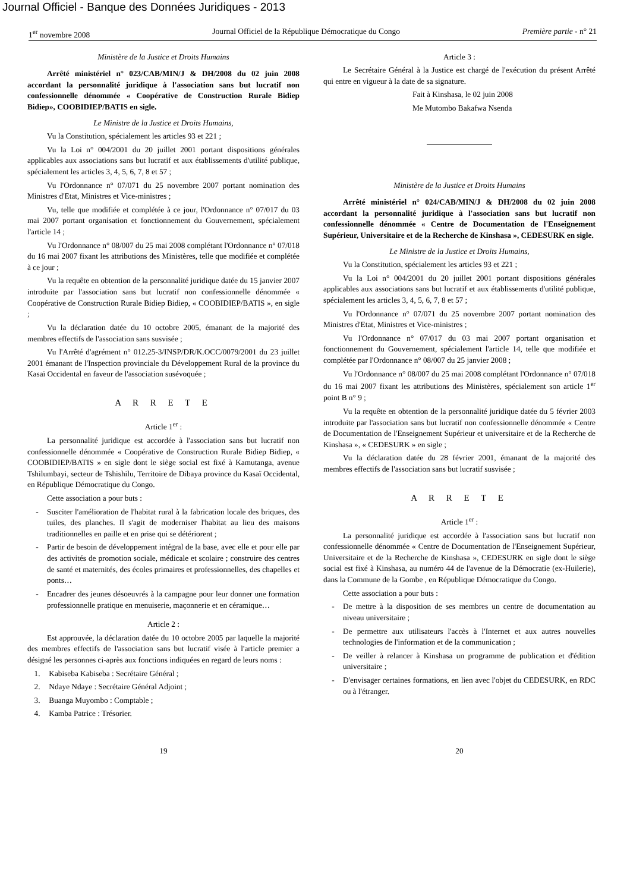Journal Officiel - Banque des Données Juridiques - 2013
1<sup>er</sup> novembre 2008 Journal Officiel de la République Démocratique du Congo Première partie - n° 21
Ministère de la Justice et Droits Humains
Arrêté ministériel n° 023/CAB/MIN/J & DH/2008 du 02 juin 2008 accordant la personnalité juridique à l'association sans but lucratif non confessionnelle dénommée « Coopérative de Construction Rurale Bidiep Bidiep», COOBIDIEP/BATIS en sigle.
Le Ministre de la Justice et Droits Humains,
Vu la Constitution, spécialement les articles 93 et 221 ;
Vu la Loi n° 004/2001 du 20 juillet 2001 portant dispositions générales applicables aux associations sans but lucratif et aux établissements d'utilité publique, spécialement les articles 3, 4, 5, 6, 7, 8 et 57 ;
Vu l'Ordonnance n° 07/071 du 25 novembre 2007 portant nomination des Ministres d'Etat, Ministres et Vice-ministres ;
Vu, telle que modifiée et complétée à ce jour, l'Ordonnance n° 07/017 du 03 mai 2007 portant organisation et fonctionnement du Gouvernement, spécialement l'article 14 ;
Vu l'Ordonnance n° 08/007 du 25 mai 2008 complétant l'Ordonnance n° 07/018 du 16 mai 2007 fixant les attributions des Ministères, telle que modifiée et complétée à ce jour ;
Vu la requête en obtention de la personnalité juridique datée du 15 janvier 2007 introduite par l'association sans but lucratif non confessionnelle dénommée « Coopérative de Construction Rurale Bidiep Bidiep, « COOBIDIEP/BATIS », en sigle ;
Vu la déclaration datée du 10 octobre 2005, émanant de la majorité des membres effectifs de l'association sans susvisée ;
Vu l'Arrêté d'agrément n° 012.25-3/INSP/DR/K.OCC/0079/2001 du 23 juillet 2001 émanant de l'Inspection provinciale du Développement Rural de la province du Kasaï Occidental en faveur de l'association susévoquée ;
A R R E T E
Article 1<sup>er</sup> :
La personnalité juridique est accordée à l'association sans but lucratif non confessionnelle dénommée « Coopérative de Construction Rurale Bidiep Bidiep, « COOBIDIEP/BATIS » en sigle dont le siège social est fixé à Kamutanga, avenue Tshilumbayi, secteur de Tshishilu, Territoire de Dibaya province du Kasaï Occidental, en République Démocratique du Congo.
Cette association a pour buts :
- Susciter l'amélioration de l'habitat rural à la fabrication locale des briques, des tuiles, des planches. Il s'agit de moderniser l'habitat au lieu des maisons traditionnelles en paille et en prise qui se détériorent ;
- Partir de besoin de développement intégral de la base, avec elle et pour elle par des activités de promotion sociale, médicale et scolaire ; construire des centres de santé et maternités, des écoles primaires et professionnelles, des chapelles et ponts…
- Encadrer des jeunes désoeuvrés à la campagne pour leur donner une formation professionnelle pratique en menuiserie, maçonnerie et en céramique…
Article 2 :
Est approuvée, la déclaration datée du 10 octobre 2005 par laquelle la majorité des membres effectifs de l'association sans but lucratif visée à l'article premier a désigné les personnes ci-après aux fonctions indiquées en regard de leurs noms :
1. Kabiseba Kabiseba : Secrétaire Général ;
2. Ndaye Ndaye : Secrétaire Général Adjoint ;
3. Buanga Muyombo : Comptable ;
4. Kamba Patrice : Trésorier.
Article 3 :
Le Secrétaire Général à la Justice est chargé de l'exécution du présent Arrêté qui entre en vigueur à la date de sa signature.
Fait à Kinshasa, le 02 juin 2008
Me Mutombo Bakafwa Nsenda
Ministère de la Justice et Droits Humains
Arrêté ministériel n° 024/CAB/MIN/J & DH/2008 du 02 juin 2008 accordant la personnalité juridique à l'association sans but lucratif non confessionnelle dénommée « Centre de Documentation de l'Enseignement Supérieur, Universitaire et de la Recherche de Kinshasa », CEDESURK en sigle.
Le Ministre de la Justice et Droits Humains,
Vu la Constitution, spécialement les articles 93 et 221 ;
Vu la Loi n° 004/2001 du 20 juillet 2001 portant dispositions générales applicables aux associations sans but lucratif et aux établissements d'utilité publique, spécialement les articles 3, 4, 5, 6, 7, 8 et 57 ;
Vu l'Ordonnance n° 07/071 du 25 novembre 2007 portant nomination des Ministres d'Etat, Ministres et Vice-ministres ;
Vu l'Ordonnance n° 07/017 du 03 mai 2007 portant organisation et fonctionnement du Gouvernement, spécialement l'article 14, telle que modifiée et complétée par l'Ordonnance n° 08/007 du 25 janvier 2008 ;
Vu l'Ordonnance n° 08/007 du 25 mai 2008 complétant l'Ordonnance n° 07/018 du 16 mai 2007 fixant les attributions des Ministères, spécialement son article 1<sup>er</sup> point B n° 9 ;
Vu la requête en obtention de la personnalité juridique datée du 5 février 2003 introduite par l'association sans but lucratif non confessionnelle dénommée « Centre de Documentation de l'Enseignement Supérieur et universitaire et de la Recherche de Kinshasa », « CEDESURK » en sigle ;
Vu la déclaration datée du 28 février 2001, émanant de la majorité des membres effectifs de l'association sans but lucratif susvisée ;
A R R E T E
Article 1<sup>er</sup> :
La personnalité juridique est accordée à l'association sans but lucratif non confessionnelle dénommée « Centre de Documentation de l'Enseignement Supérieur, Universitaire et de la Recherche de Kinshasa », CEDESURK en sigle dont le siège social est fixé à Kinshasa, au numéro 44 de l'avenue de la Démocratie (ex-Huilerie), dans la Commune de la Gombe , en République Démocratique du Congo.
Cette association a pour buts :
- De mettre à la disposition de ses membres un centre de documentation au niveau universitaire ;
- De permettre aux utilisateurs l'accès à l'Internet et aux autres nouvelles technologies de l'information et de la communication ;
- De veiller à relancer à Kinshasa un programme de publication et d'édition universitaire ;
- D'envisager certaines formations, en lien avec l'objet du CEDESURK, en RDC ou à l'étranger.
19 20